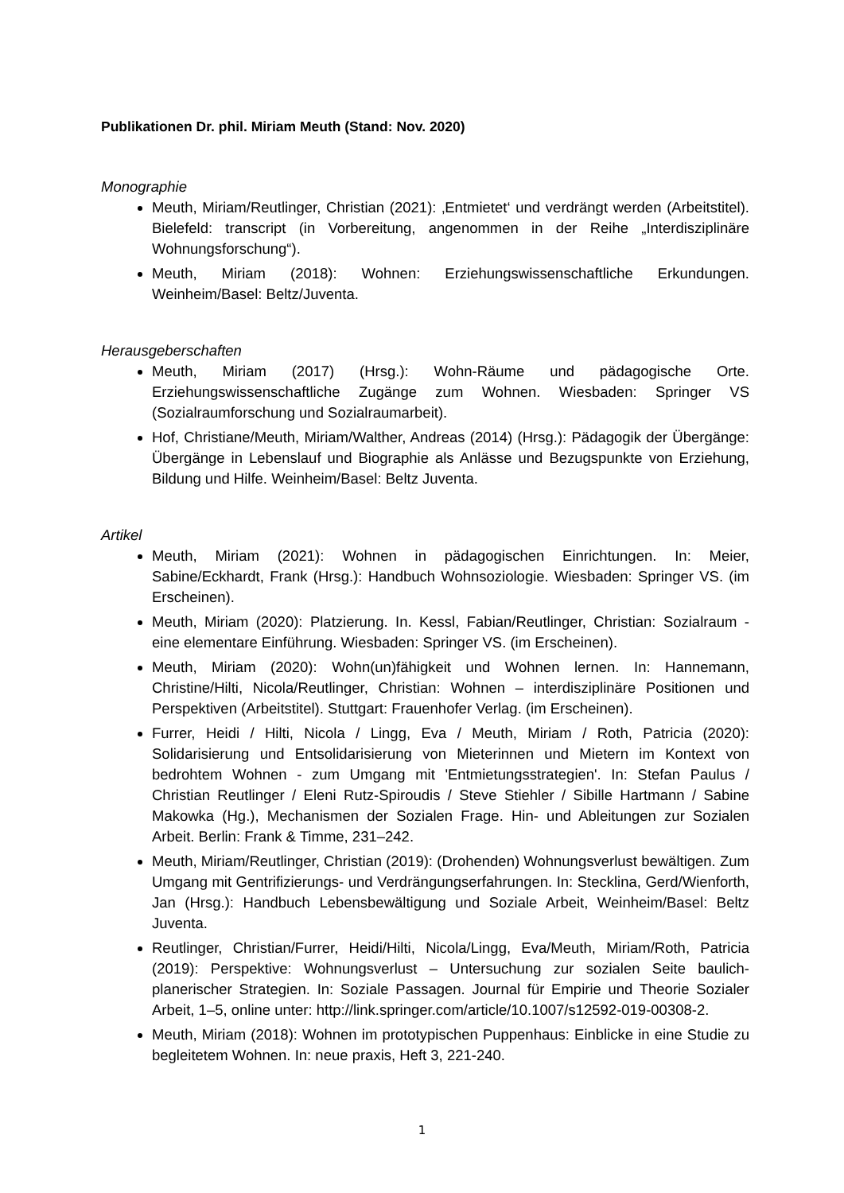Publikationen Dr. phil. Miriam Meuth (Stand: Nov. 2020)
Monographie
Meuth, Miriam/Reutlinger, Christian (2021): ‚Entmietet‘ und verdrängt werden (Arbeitstitel). Bielefeld: transcript (in Vorbereitung, angenommen in der Reihe „Interdisziplinäre Wohnungsforschung“).
Meuth, Miriam (2018): Wohnen: Erziehungswissenschaftliche Erkundungen. Weinheim/Basel: Beltz/Juventa.
Herausgeberschaften
Meuth, Miriam (2017) (Hrsg.): Wohn-Räume und pädagogische Orte. Erziehungswissenschaftliche Zugänge zum Wohnen. Wiesbaden: Springer VS (Sozialraumforschung und Sozialraumarbeit).
Hof, Christiane/Meuth, Miriam/Walther, Andreas (2014) (Hrsg.): Pädagogik der Übergänge: Übergänge in Lebenslauf und Biographie als Anlässe und Bezugspunkte von Erziehung, Bildung und Hilfe. Weinheim/Basel: Beltz Juventa.
Artikel
Meuth, Miriam (2021): Wohnen in pädagogischen Einrichtungen. In: Meier, Sabine/Eckhardt, Frank (Hrsg.): Handbuch Wohnsoziologie. Wiesbaden: Springer VS. (im Erscheinen).
Meuth, Miriam (2020): Platzierung. In. Kessl, Fabian/Reutlinger, Christian: Sozialraum - eine elementare Einführung. Wiesbaden: Springer VS. (im Erscheinen).
Meuth, Miriam (2020): Wohn(un)fähigkeit und Wohnen lernen. In: Hannemann, Christine/Hilti, Nicola/Reutlinger, Christian: Wohnen – interdisziplinäre Positionen und Perspektiven (Arbeitstitel). Stuttgart: Frauenhofer Verlag. (im Erscheinen).
Furrer, Heidi / Hilti, Nicola / Lingg, Eva / Meuth, Miriam / Roth, Patricia (2020): Solidarisierung und Entsolidarisierung von Mieterinnen und Mietern im Kontext von bedrohtem Wohnen - zum Umgang mit 'Entmietungsstrategien'. In: Stefan Paulus / Christian Reutlinger / Eleni Rutz-Spiroudis / Steve Stiehler / Sibille Hartmann / Sabine Makowka (Hg.), Mechanismen der Sozialen Frage. Hin- und Ableitungen zur Sozialen Arbeit. Berlin: Frank & Timme, 231–242.
Meuth, Miriam/Reutlinger, Christian (2019): (Drohenden) Wohnungsverlust bewältigen. Zum Umgang mit Gentrifizierungs- und Verdrängungserfahrungen. In: Stecklina, Gerd/Wienforth, Jan (Hrsg.): Handbuch Lebensbewältigung und Soziale Arbeit, Weinheim/Basel: Beltz Juventa.
Reutlinger, Christian/Furrer, Heidi/Hilti, Nicola/Lingg, Eva/Meuth, Miriam/Roth, Patricia (2019): Perspektive: Wohnungsverlust – Untersuchung zur sozialen Seite baulich-planerischer Strategien. In: Soziale Passagen. Journal für Empirie und Theorie Sozialer Arbeit, 1–5, online unter: http://link.springer.com/article/10.1007/s12592-019-00308-2.
Meuth, Miriam (2018): Wohnen im prototypischen Puppenhaus: Einblicke in eine Studie zu begleitetem Wohnen. In: neue praxis, Heft 3, 221-240.
1